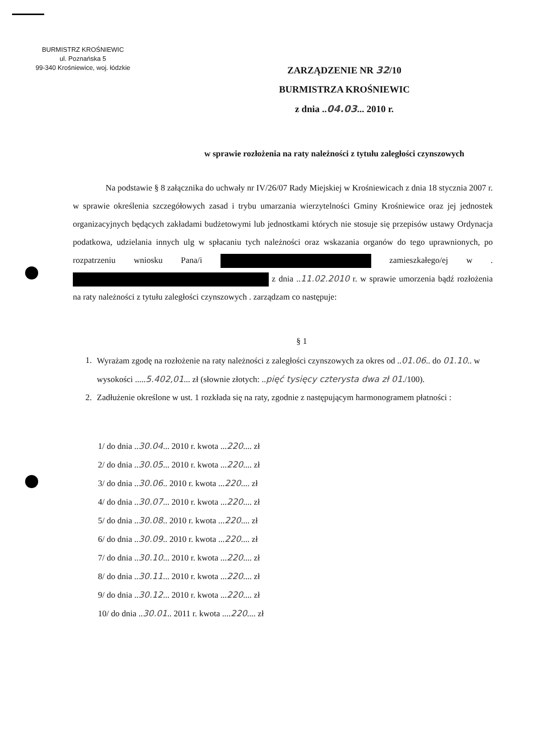BURMISTRZ KROŚNIEWIC
ul. Poznańska 5
99-340 Krośniewice, woj. łódzkie
ZARZĄDZENIE NR 32/10
BURMISTRZA KROŚNIEWIC
z dnia ..04.03... 2010 r.
w sprawie rozłożenia na raty należności z tytułu zaległości czynszowych
Na podstawie § 8 załącznika do uchwały nr IV/26/07 Rady Miejskiej w Krośniewicach z dnia 18 stycznia 2007 r. w sprawie określenia szczegółowych zasad i trybu umarzania wierzytelności Gminy Krośniewice oraz jej jednostek organizacyjnych będących zakładami budżetowymi lub jednostkami których nie stosuje się przepisów ustawy Ordynacja podatkowa, udzielania innych ulg w spłacaniu tych należności oraz wskazania organów do tego uprawnionych, po rozpatrzeniu wniosku Pana/i zamieszkałego/ej w . z dnia ..11.02.2010 r. w sprawie umorzenia bądź rozłożenia na raty należności z tytułu zaległości czynszowych . zarządzam co następuje:
§ 1
1. Wyrażam zgodę na rozłożenie na raty należności z zaległości czynszowych za okres od ..01.06.. do 01.10.. w wysokości .....5.402,01... zł (słownie złotych: ..pięć tysięcy czterysta dwa zł 01./100).
2. Zadłużenie określone w ust. 1 rozkłada się na raty, zgodnie z następującym harmonogramem płatności :
1/ do dnia ..30.04... 2010 r. kwota ...220.... zł
2/ do dnia ..30.05... 2010 r. kwota ...220.... zł
3/ do dnia ..30.06.. 2010 r. kwota ...220.... zł
4/ do dnia ..30.07... 2010 r. kwota ...220.... zł
5/ do dnia ..30.08.. 2010 r. kwota ...220.... zł
6/ do dnia ..30.09.. 2010 r. kwota ...220.... zł
7/ do dnia ..30.10... 2010 r. kwota ...220.... zł
8/ do dnia ..30.11... 2010 r. kwota ...220.... zł
9/ do dnia ..30.12... 2010 r. kwota ...220.... zł
10/ do dnia ..30.01.. 2011 r. kwota ....220.... zł